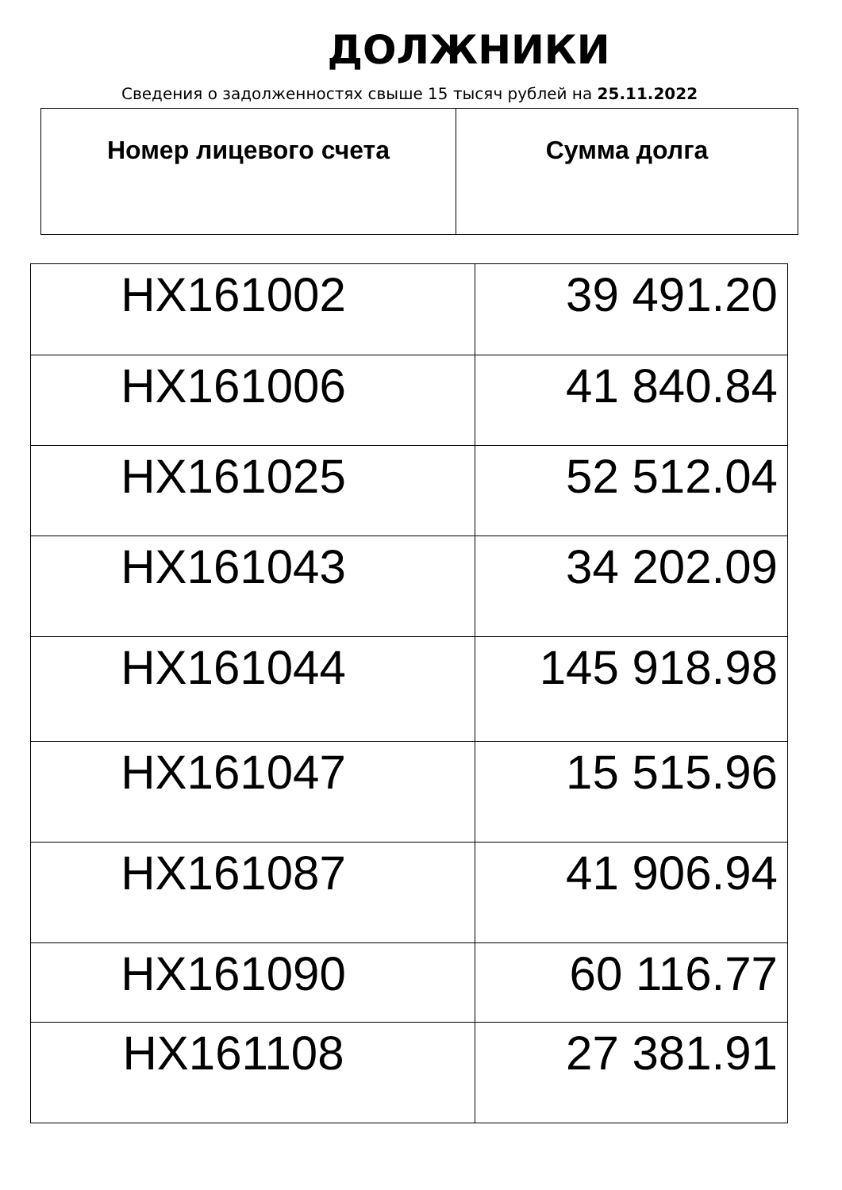ДОЛЖНИКИ
Сведения о задолженностях свыше 15 тысяч рублей на 25.11.2022
| Номер лицевого счета | Сумма долга |
| --- | --- |
| НХ161002 | 39 491.20 |
| НХ161006 | 41 840.84 |
| НХ161025 | 52 512.04 |
| НХ161043 | 34 202.09 |
| НХ161044 | 145 918.98 |
| НХ161047 | 15 515.96 |
| НХ161087 | 41 906.94 |
| НХ161090 | 60 116.77 |
| НХ161108 | 27 381.91 |